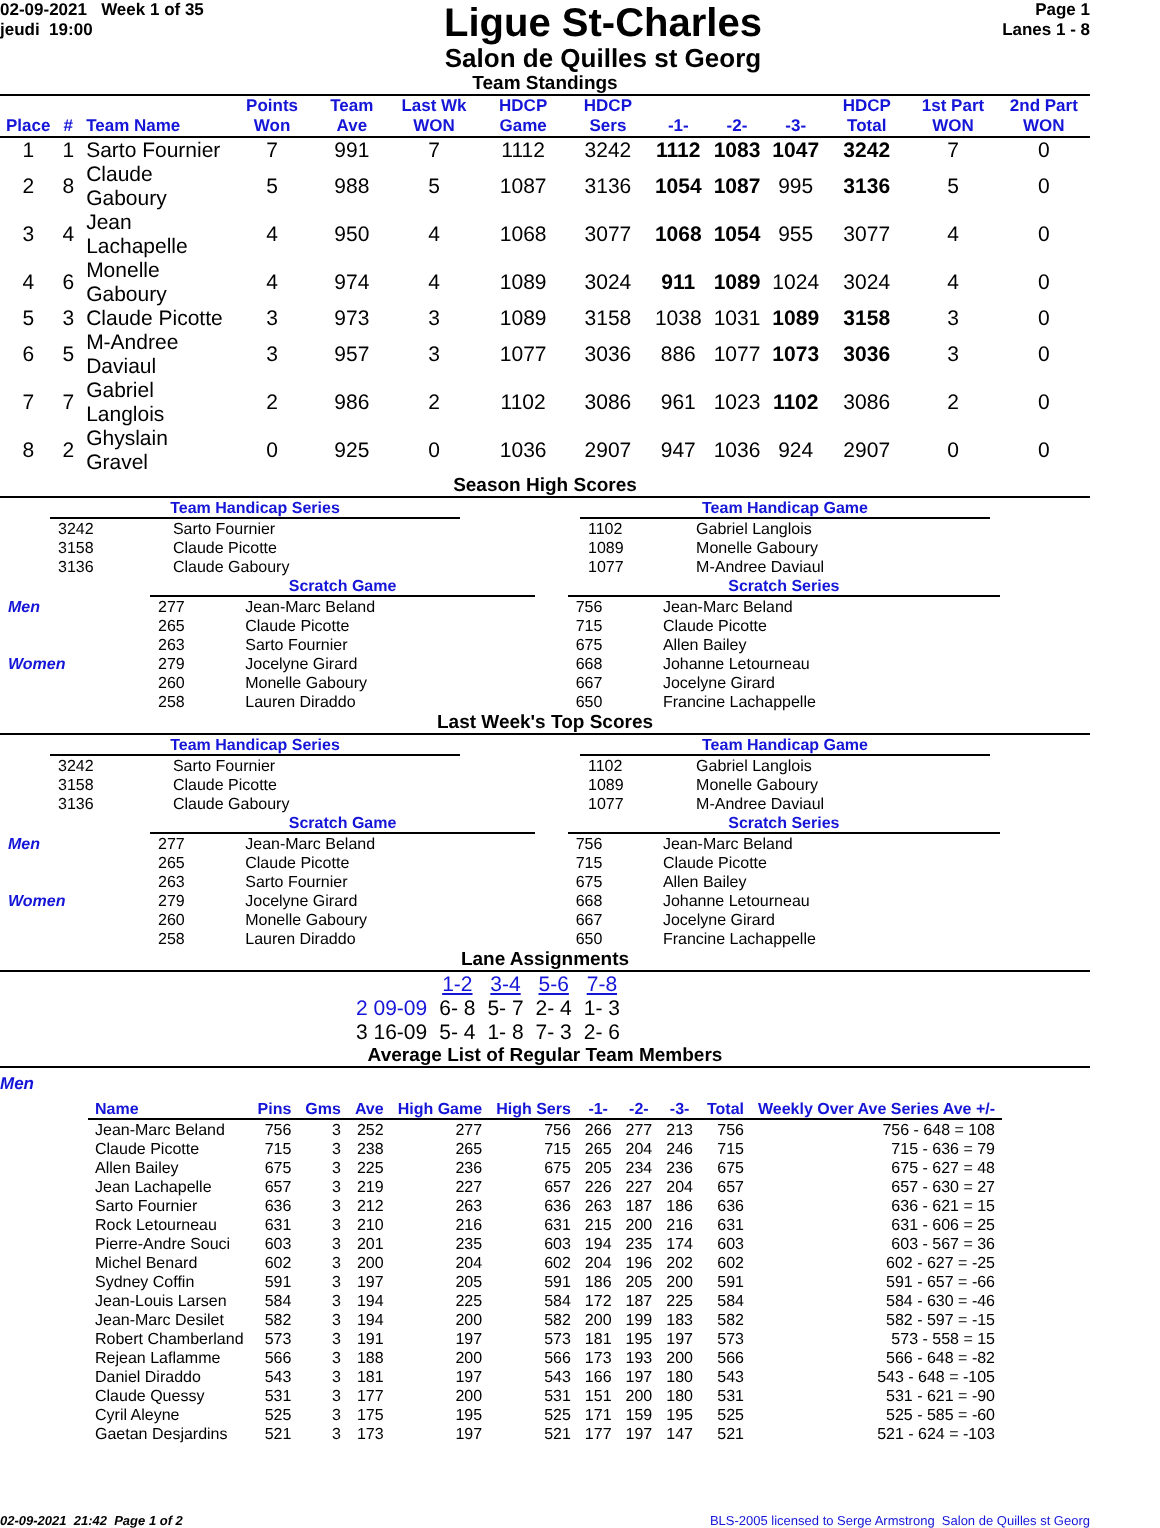02-09-2021 Week 1 of 35
jeudi 19:00
Ligue St-Charles
Salon de Quilles st Georg
Page 1
Lanes 1 - 8
Team Standings
| Place | # | Team Name | Points Won | Team Ave | Last Wk WON | HDCP Game | HDCP Sers | -1- | -2- | -3- | HDCP Total | 1st Part WON | 2nd Part WON |
| --- | --- | --- | --- | --- | --- | --- | --- | --- | --- | --- | --- | --- | --- |
| 1 | 1 | Sarto Fournier | 7 | 991 | 7 | 1112 | 3242 | 1112 | 1083 | 1047 | 3242 | 7 | 0 |
| 2 | 8 | Claude Gaboury | 5 | 988 | 5 | 1087 | 3136 | 1054 | 1087 | 995 | 3136 | 5 | 0 |
| 3 | 4 | Jean Lachapelle | 4 | 950 | 4 | 1068 | 3077 | 1068 | 1054 | 955 | 3077 | 4 | 0 |
| 4 | 6 | Monelle Gaboury | 4 | 974 | 4 | 1089 | 3024 | 911 | 1089 | 1024 | 3024 | 4 | 0 |
| 5 | 3 | Claude Picotte | 3 | 973 | 3 | 1089 | 3158 | 1038 | 1031 | 1089 | 3158 | 3 | 0 |
| 6 | 5 | M-Andree Daviaul | 3 | 957 | 3 | 1077 | 3036 | 886 | 1077 | 1073 | 3036 | 3 | 0 |
| 7 | 7 | Gabriel Langlois | 2 | 986 | 2 | 1102 | 3086 | 961 | 1023 | 1102 | 3086 | 2 | 0 |
| 8 | 2 | Ghyslain Gravel | 0 | 925 | 0 | 1036 | 2907 | 947 | 1036 | 924 | 2907 | 0 | 0 |
Season High Scores
| Team Handicap Series | |
| 3242 | Sarto Fournier |
| 3158 | Claude Picotte |
| 3136 | Claude Gaboury |
| Team Handicap Game | |
| 1102 | Gabriel Langlois |
| 1089 | Monelle Gaboury |
| 1077 | M-Andree Daviaul |
| | Scratch Game | | | Scratch Series | |
| Men | 277 | Jean-Marc Beland | | 756 | Jean-Marc Beland |
| | 265 | Claude Picotte | | 715 | Claude Picotte |
| | 263 | Sarto Fournier | | 675 | Allen Bailey |
| Women | 279 | Jocelyne Girard | | 668 | Johanne Letourneau |
| | 260 | Monelle Gaboury | | 667 | Jocelyne Girard |
| | 258 | Lauren Diraddo | | 650 | Francine Lachappelle |
Last Week's Top Scores
| Team Handicap Series | |
| 3242 | Sarto Fournier |
| 3158 | Claude Picotte |
| 3136 | Claude Gaboury |
| Team Handicap Game | |
| 1102 | Gabriel Langlois |
| 1089 | Monelle Gaboury |
| 1077 | M-Andree Daviaul |
| | Scratch Game | | | Scratch Series | |
| Men | 277 | Jean-Marc Beland | | 756 | Jean-Marc Beland |
| | 265 | Claude Picotte | | 715 | Claude Picotte |
| | 263 | Sarto Fournier | | 675 | Allen Bailey |
| Women | 279 | Jocelyne Girard | | 668 | Johanne Letourneau |
| | 260 | Monelle Gaboury | | 667 | Jocelyne Girard |
| | 258 | Lauren Diraddo | | 650 | Francine Lachappelle |
Lane Assignments
| | 1-2 | 3-4 | 5-6 | 7-8 |
| 2 09-09 | 6- 8 | 5- 7 | 2- 4 | 1- 3 |
| 3 16-09 | 5- 4 | 1- 8 | 7- 3 | 2- 6 |
Average List of Regular Team Members
Men
| Name | Pins | Gms | Ave | High Game | High Sers | -1- | -2- | -3- | Total | Weekly Over Ave Series Ave +/- |
| --- | --- | --- | --- | --- | --- | --- | --- | --- | --- | --- |
| Jean-Marc Beland | 756 | 3 | 252 | 277 | 756 | 266 | 277 | 213 | 756 | 756 - 648 = 108 |
| Claude Picotte | 715 | 3 | 238 | 265 | 715 | 265 | 204 | 246 | 715 | 715 - 636 = 79 |
| Allen Bailey | 675 | 3 | 225 | 236 | 675 | 205 | 234 | 236 | 675 | 675 - 627 = 48 |
| Jean Lachapelle | 657 | 3 | 219 | 227 | 657 | 226 | 227 | 204 | 657 | 657 - 630 = 27 |
| Sarto Fournier | 636 | 3 | 212 | 263 | 636 | 263 | 187 | 186 | 636 | 636 - 621 = 15 |
| Rock Letourneau | 631 | 3 | 210 | 216 | 631 | 215 | 200 | 216 | 631 | 631 - 606 = 25 |
| Pierre-Andre Souci | 603 | 3 | 201 | 235 | 603 | 194 | 235 | 174 | 603 | 603 - 567 = 36 |
| Michel Benard | 602 | 3 | 200 | 204 | 602 | 204 | 196 | 202 | 602 | 602 - 627 = -25 |
| Sydney Coffin | 591 | 3 | 197 | 205 | 591 | 186 | 205 | 200 | 591 | 591 - 657 = -66 |
| Jean-Louis Larsen | 584 | 3 | 194 | 225 | 584 | 172 | 187 | 225 | 584 | 584 - 630 = -46 |
| Jean-Marc Desilet | 582 | 3 | 194 | 200 | 582 | 200 | 199 | 183 | 582 | 582 - 597 = -15 |
| Robert Chamberland | 573 | 3 | 191 | 197 | 573 | 181 | 195 | 197 | 573 | 573 - 558 = 15 |
| Rejean Laflamme | 566 | 3 | 188 | 200 | 566 | 173 | 193 | 200 | 566 | 566 - 648 = -82 |
| Daniel Diraddo | 543 | 3 | 181 | 197 | 543 | 166 | 197 | 180 | 543 | 543 - 648 = -105 |
| Claude Quessy | 531 | 3 | 177 | 200 | 531 | 151 | 200 | 180 | 531 | 531 - 621 = -90 |
| Cyril Aleyne | 525 | 3 | 175 | 195 | 525 | 171 | 159 | 195 | 525 | 525 - 585 = -60 |
| Gaetan Desjardins | 521 | 3 | 173 | 197 | 521 | 177 | 197 | 147 | 521 | 521 - 624 = -103 |
02-09-2021 21:42 Page 1 of 2 BLS-2005 licensed to Serge Armstrong Salon de Quilles st Georg